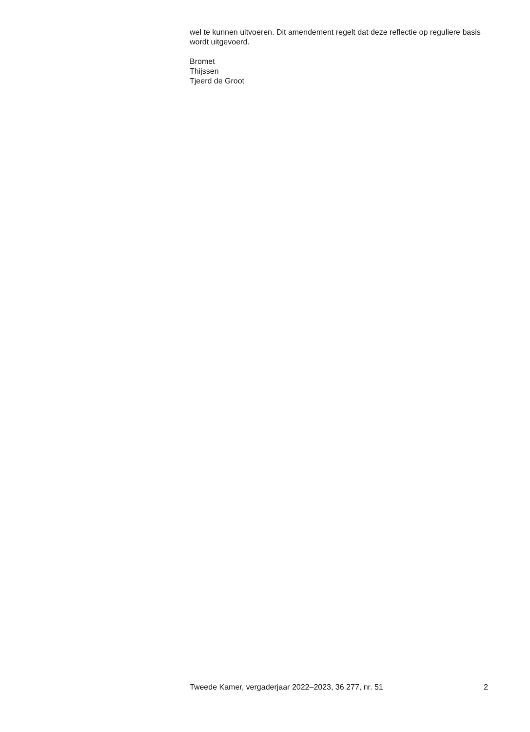wel te kunnen uitvoeren. Dit amendement regelt dat deze reflectie op reguliere basis wordt uitgevoerd.
Bromet
Thijssen
Tjeerd de Groot
Tweede Kamer, vergaderjaar 2022–2023, 36 277, nr. 51 2